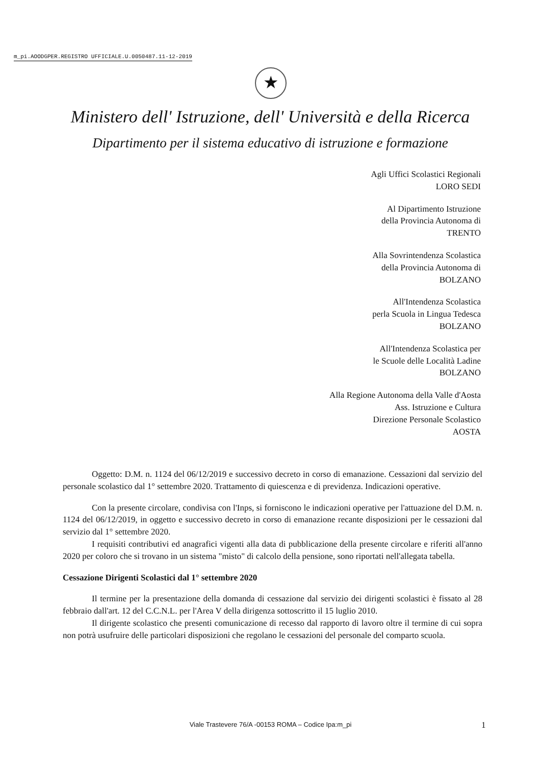m_pi.AOODGPER.REGISTRO UFFICIALE.U.0050487.11-12-2019
★
Ministero dell' Istruzione, dell' Università e della Ricerca
Dipartimento per il sistema educativo di istruzione e formazione
Agli Uffici Scolastici Regionali
LORO SEDI
Al Dipartimento Istruzione
della Provincia Autonoma di
TRENTO
Alla Sovrintendenza Scolastica
della Provincia Autonoma di
BOLZANO
All'Intendenza Scolastica
perla Scuola in Lingua Tedesca
BOLZANO
All'Intendenza Scolastica per
le Scuole delle Località Ladine
BOLZANO
Alla Regione Autonoma della Valle d'Aosta
Ass. Istruzione e Cultura
Direzione Personale Scolastico
AOSTA
Oggetto: D.M. n. 1124 del 06/12/2019 e successivo decreto in corso di emanazione. Cessazioni dal servizio del personale scolastico dal 1° settembre 2020. Trattamento di quiescenza e di previdenza. Indicazioni operative.
Con la presente circolare, condivisa con l'Inps, si forniscono le indicazioni operative per l'attuazione del D.M. n. 1124 del 06/12/2019, in oggetto e successivo decreto in corso di emanazione recante disposizioni per le cessazioni dal servizio dal 1° settembre 2020.
I requisiti contributivi ed anagrafici vigenti alla data di pubblicazione della presente circolare e riferiti all'anno 2020 per coloro che si trovano in un sistema "misto" di calcolo della pensione, sono riportati nell'allegata tabella.
Cessazione Dirigenti Scolastici dal 1° settembre 2020
Il termine per la presentazione della domanda di cessazione dal servizio dei dirigenti scolastici è fissato al 28 febbraio dall'art. 12 del C.C.N.L. per l'Area V della dirigenza sottoscritto il 15 luglio 2010.
Il dirigente scolastico che presenti comunicazione di recesso dal rapporto di lavoro oltre il termine di cui sopra non potrà usufruire delle particolari disposizioni che regolano le cessazioni del personale del comparto scuola.
Viale Trastevere 76/A -00153 ROMA – Codice Ipa:m_pi 1